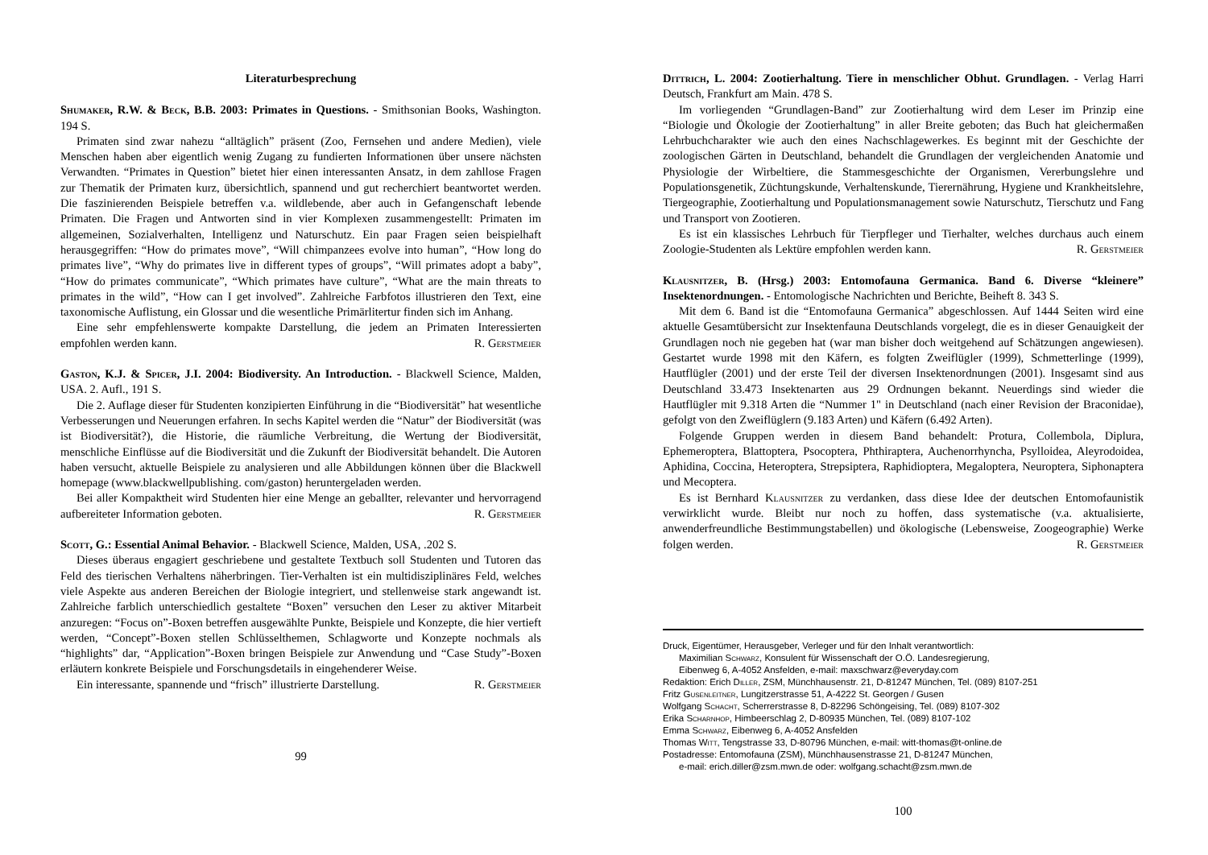Literaturbesprechung
Shumaker, R.W. & Beck, B.B. 2003: Primates in Questions. - Smithsonian Books, Washington. 194 S.
Primaten sind zwar nahezu “alltäglich” präsent (Zoo, Fernsehen und andere Medien), viele Menschen haben aber eigentlich wenig Zugang zu fundierten Informationen über unsere nächsten Verwandten. “Primates in Question” bietet hier einen interessanten Ansatz, in dem zahllose Fragen zur Thematik der Primaten kurz, übersichtlich, spannend und gut recherchiert beantwortet werden. Die faszinierenden Beispiele betreffen v.a. wildlebende, aber auch in Gefangenschaft lebende Primaten. Die Fragen und Antworten sind in vier Komplexen zusammengestellt: Primaten im allgemeinen, Sozialverhalten, Intelligenz und Naturschutz. Ein paar Fragen seien beispielhaft herausgegriffen: “How do primates move”, “Will chimpanzees evolve into human”, “How long do primates live”, “Why do primates live in different types of groups”, “Will primates adopt a baby”, “How do primates communicate”, “Which primates have culture”, “What are the main threats to primates in the wild”, “How can I get involved”. Zahlreiche Farbfotos illustrieren den Text, eine taxonomische Auflistung, ein Glossar und die wesentliche Primärlitertur finden sich im Anhang.
Eine sehr empfehlenswerte kompakte Darstellung, die jedem an Primaten Interessierten empfohlen werden kann. R. Gerstmeier
Gaston, K.J. & Spicer, J.I. 2004: Biodiversity. An Introduction. - Blackwell Science, Malden, USA. 2. Aufl., 191 S.
Die 2. Auflage dieser für Studenten konzipierten Einführung in die “Biodiversität” hat wesentliche Verbesserungen und Neuerungen erfahren. In sechs Kapitel werden die “Natur” der Biodiversität (was ist Biodiversität?), die Historie, die räumliche Verbreitung, die Wertung der Biodiversität, menschliche Einflüsse auf die Biodiversität und die Zukunft der Biodiversität behandelt. Die Autoren haben versucht, aktuelle Beispiele zu analysieren und alle Abbildungen können über die Blackwell homepage (www.blackwellpublishing. com/gaston) heruntergeladen werden.
Bei aller Kompaktheit wird Studenten hier eine Menge an geballter, relevanter und hervorragend aufbereiteter Information geboten. R. Gerstmeier
Scott, G.: Essential Animal Behavior. - Blackwell Science, Malden, USA, .202 S.
Dieses überaus engagiert geschriebene und gestaltete Textbuch soll Studenten und Tutoren das Feld des tierischen Verhaltens näherbringen. Tier-Verhalten ist ein multidisziplinäres Feld, welches viele Aspekte aus anderen Bereichen der Biologie integriert, und stellenweise stark angewandt ist. Zahlreiche farblich unterschiedlich gestaltete “Boxen” versuchen den Leser zu aktiver Mitarbeit anzuregen: “Focus on”-Boxen betreffen ausgewählte Punkte, Beispiele und Konzepte, die hier vertieft werden, “Concept”-Boxen stellen Schlüsselthemen, Schlagworte und Konzepte nochmals als “highlights” dar, “Application”-Boxen bringen Beispiele zur Anwendung und “Case Study”-Boxen erläutern konkrete Beispiele und Forschungsdetails in eingehenderer Weise.
Ein interessante, spannende und “frisch” illustrierte Darstellung. R. Gerstmeier
99
Dittrich, L. 2004: Zootierhaltung. Tiere in menschlicher Obhut. Grundlagen. - Verlag Harri Deutsch, Frankfurt am Main. 478 S.
Im vorliegenden “Grundlagen-Band” zur Zootierhaltung wird dem Leser im Prinzip eine “Biologie und Ökologie der Zootierhaltung” in aller Breite geboten; das Buch hat gleichermaßen Lehrbuchcharakter wie auch den eines Nachschlagewerkes. Es beginnt mit der Geschichte der zoologischen Gärten in Deutschland, behandelt die Grundlagen der vergleichenden Anatomie und Physiologie der Wirbeltiere, die Stammesgeschichte der Organismen, Vererbungslehre und Populationsgenetik, Züchtungskunde, Verhaltenskunde, Tierernährung, Hygiene und Krankheitslehre, Tiergeographie, Zootierhaltung und Populationsmanagement sowie Naturschutz, Tierschutz und Fang und Transport von Zootieren.
Es ist ein klassisches Lehrbuch für Tierpfleger und Tierhalter, welches durchaus auch einem Zoologie-Studenten als Lektüre empfohlen werden kann. R. Gerstmeier
Klausnitzer, B. (Hrsg.) 2003: Entomofauna Germanica. Band 6. Diverse “kleinere” Insektenordnungen. - Entomologische Nachrichten und Berichte, Beiheft 8. 343 S.
Mit dem 6. Band ist die “Entomofauna Germanica” abgeschlossen. Auf 1444 Seiten wird eine aktuelle Gesamtübersicht zur Insektenfauna Deutschlands vorgelegt, die es in dieser Genauigkeit der Grundlagen noch nie gegeben hat (war man bisher doch weitgehend auf Schätzungen angewiesen). Gestartet wurde 1998 mit den Käfern, es folgten Zweiflügler (1999), Schmetterlinge (1999), Hautflügler (2001) und der erste Teil der diversen Insektenordnungen (2001). Insgesamt sind aus Deutschland 33.473 Insektenarten aus 29 Ordnungen bekannt. Neuerdings sind wieder die Hautflügler mit 9.318 Arten die “Nummer 1" in Deutschland (nach einer Revision der Braconidae), gefolgt von den Zweiflüglern (9.183 Arten) und Käfern (6.492 Arten).
Folgende Gruppen werden in diesem Band behandelt: Protura, Collembola, Diplura, Ephemeroptera, Blattoptera, Psocoptera, Phthiraptera, Auchenorrhyncha, Psylloidea, Aleyrodoidea, Aphidina, Coccina, Heteroptera, Strepsiptera, Raphidioptera, Megaloptera, Neuroptera, Siphonaptera und Mecoptera.
Es ist Bernhard Klausnitzer zu verdanken, dass diese Idee der deutschen Entomofaunistik verwirklicht wurde. Bleibt nur noch zu hoffen, dass systematische (v.a. aktualisierte, anwenderfreundliche Bestimmungstabellen) und ökologische (Lebensweise, Zoogeographie) Werke folgen werden. R. Gerstmeier
Druck, Eigentümer, Herausgeber, Verleger und für den Inhalt verantwortlich:
Maximilian Schwarz, Konsulent für Wissenschaft der O.Ö. Landesregierung,
Eibenweg 6, A-4052 Ansfelden, e-mail: maxschwarz@everyday.com
Redaktion: Erich Diller, ZSM, Münchhausenstr. 21, D-81247 München, Tel. (089) 8107-251
Fritz Gusenleitner, Lungitzerstrasse 51, A-4222 St. Georgen / Gusen
Wolfgang Schacht, Scherrerstrasse 8, D-82296 Schöngeising, Tel. (089) 8107-302
Erika Scharnhop, Himbeerschlag 2, D-80935 München, Tel. (089) 8107-102
Emma Schwarz, Eibenweg 6, A-4052 Ansfelden
Thomas Witt, Tengstrasse 33, D-80796 München, e-mail: witt-thomas@t-online.de
Postadresse: Entomofauna (ZSM), Münchhausenstrasse 21, D-81247 München,
e-mail: erich.diller@zsm.mwn.de oder: wolfgang.schacht@zsm.mwn.de
100